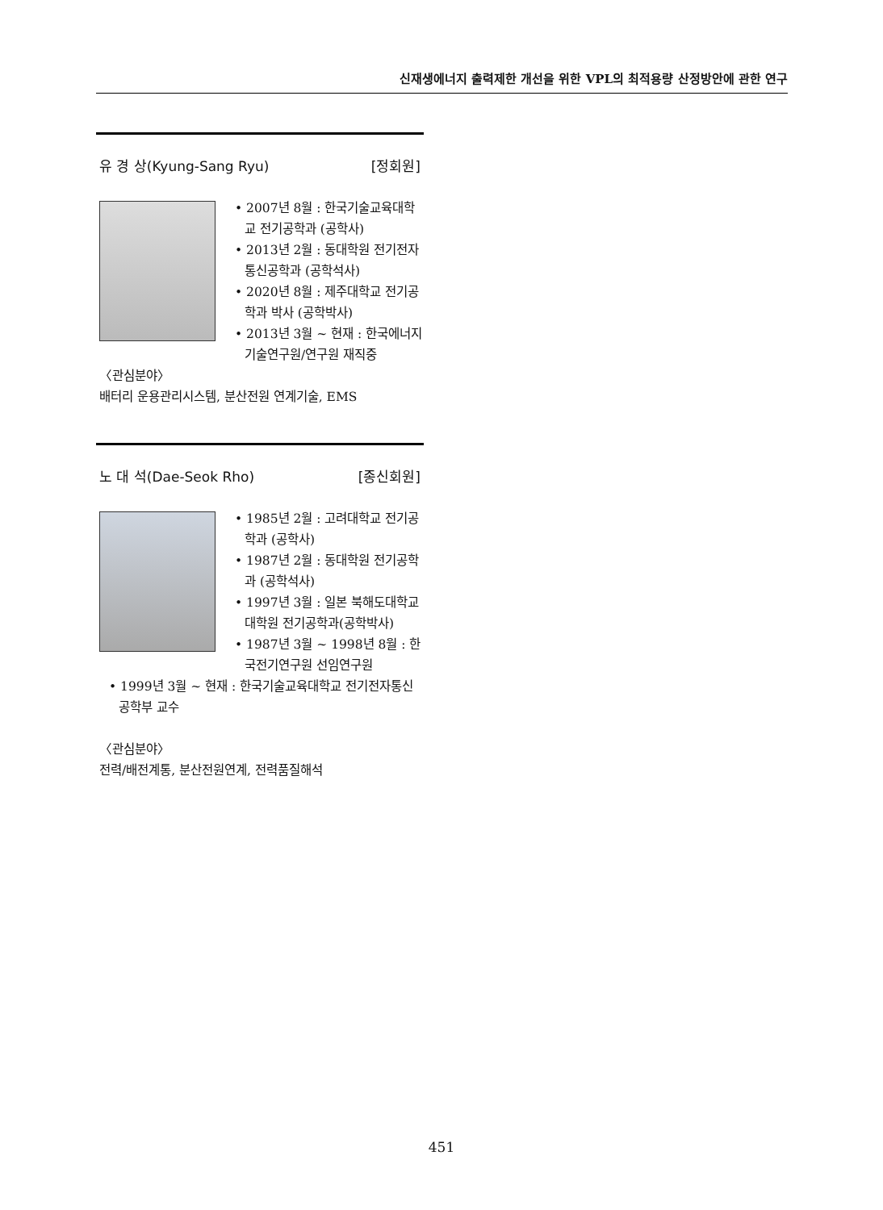신재생에너지 출력제한 개선을 위한 VPL의 최적용량 산정방안에 관한 연구
유 경 상(Kyung-Sang Ryu) [정회원]
• 2007년 8월 : 한국기술교육대학교 전기공학과 (공학사)
• 2013년 2월 : 동대학원 전기전자통신공학과 (공학석사)
• 2020년 8월 : 제주대학교 전기공학과 박사 (공학박사)
• 2013년 3월 ~ 현재 : 한국에너지기술연구원/연구원 재직중
〈관심분야〉
배터리 운용관리시스템, 분산전원 연계기술, EMS
노 대 석(Dae-Seok Rho) [종신회원]
• 1985년 2월 : 고려대학교 전기공학과 (공학사)
• 1987년 2월 : 동대학원 전기공학과 (공학석사)
• 1997년 3월 : 일본 북해도대학교 대학원 전기공학과(공학박사)
• 1987년 3월 ~ 1998년 8월 : 한국전기연구원 선임연구원
• 1999년 3월 ~ 현재 : 한국기술교육대학교 전기전자통신공학부 교수
〈관심분야〉
전력/배전계통, 분산전원연계, 전력품질해석
451